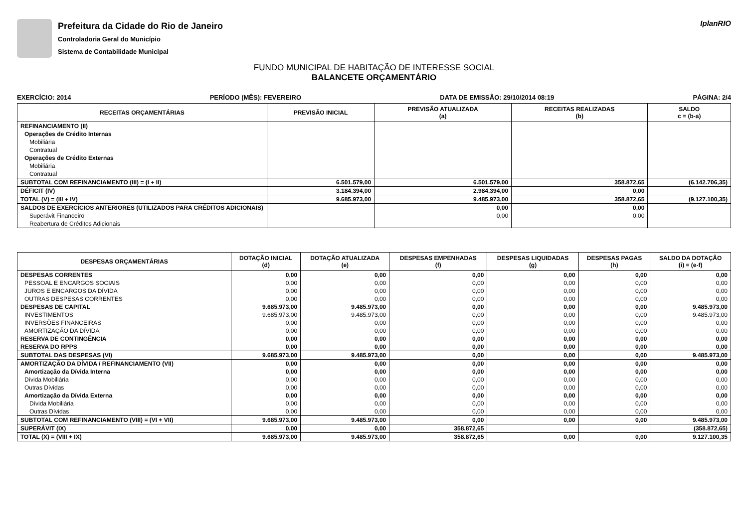Prefeitura da Cidade do Rio de Janeiro
Controladoria Geral do Município
Sistema de Contabilidade Municipal
IplanRIO
FUNDO MUNICIPAL DE HABITAÇÃO DE INTERESSE SOCIAL
BALANCETE ORÇAMENTÁRIO
EXERCÍCIO: 2014 PERÍODO (MÊS): FEVEREIRO DATA DE EMISSÃO: 29/10/2014 08:19 PÁGINA: 2/4
| RECEITAS ORÇAMENTÁRIAS | PREVISÃO INICIAL | PREVISÃO ATUALIZADA (a) | RECEITAS REALIZADAS (b) | SALDO c = (b-a) |
| --- | --- | --- | --- | --- |
| REFINANCIAMENTO (II) | | | | |
| Operações de Crédito Internas | | | | |
| Mobiliária | | | | |
| Contratual | | | | |
| Operações de Crédito Externas | | | | |
| Mobiliária | | | | |
| Contratual | | | | |
| SUBTOTAL COM REFINANCIAMENTO (III) = (I + II) | 6.501.579,00 | 6.501.579,00 | 358.872,65 | (6.142.706,35) |
| DÉFICIT (IV) | 3.184.394,00 | 2.984.394,00 | 0,00 | |
| TOTAL (V) = (III + IV) | 9.685.973,00 | 9.485.973,00 | 358.872,65 | (9.127.100,35) |
| SALDOS DE EXERCÍCIOS ANTERIORES (UTILIZADOS PARA CRÉDITOS ADICIONAIS) | | 0,00 | 0,00 | |
| Superávit Financeiro | | 0,00 | 0,00 | |
| Reabertura de Créditos Adicionais | | | | |
| DESPESAS ORÇAMENTÁRIAS | DOTAÇÃO INICIAL (d) | DOTAÇÃO ATUALIZADA (e) | DESPESAS EMPENHADAS (f) | DESPESAS LIQUIDADAS (g) | DESPESAS PAGAS (h) | SALDO DA DOTAÇÃO (i) = (e-f) |
| --- | --- | --- | --- | --- | --- | --- |
| DESPESAS CORRENTES | 0,00 | 0,00 | 0,00 | 0,00 | 0,00 | 0,00 |
| PESSOAL E ENCARGOS SOCIAIS | 0,00 | 0,00 | 0,00 | 0,00 | 0,00 | 0,00 |
| JUROS E ENCARGOS DA DÍVIDA | 0,00 | 0,00 | 0,00 | 0,00 | 0,00 | 0,00 |
| OUTRAS DESPESAS CORRENTES | 0,00 | 0,00 | 0,00 | 0,00 | 0,00 | 0,00 |
| DESPESAS DE CAPITAL | 9.685.973,00 | 9.485.973,00 | 0,00 | 0,00 | 0,00 | 9.485.973,00 |
| INVESTIMENTOS | 9.685.973,00 | 9.485.973,00 | 0,00 | 0,00 | 0,00 | 9.485.973,00 |
| INVERSÕES FINANCEIRAS | 0,00 | 0,00 | 0,00 | 0,00 | 0,00 | 0,00 |
| AMORTIZAÇÃO DA DÍVIDA | 0,00 | 0,00 | 0,00 | 0,00 | 0,00 | 0,00 |
| RESERVA DE CONTINGÊNCIA | 0,00 | 0,00 | 0,00 | 0,00 | 0,00 | 0,00 |
| RESERVA DO RPPS | 0,00 | 0,00 | 0,00 | 0,00 | 0,00 | 0,00 |
| SUBTOTAL DAS DESPESAS (VI) | 9.685.973,00 | 9.485.973,00 | 0,00 | 0,00 | 0,00 | 9.485.973,00 |
| AMORTIZAÇÃO DA DÍVIDA / REFINANCIAMENTO (VII) | 0,00 | 0,00 | 0,00 | 0,00 | 0,00 | 0,00 |
| Amortização da Dívida Interna | 0,00 | 0,00 | 0,00 | 0,00 | 0,00 | 0,00 |
| Dívida Mobiliária | 0,00 | 0,00 | 0,00 | 0,00 | 0,00 | 0,00 |
| Outras Dívidas | 0,00 | 0,00 | 0,00 | 0,00 | 0,00 | 0,00 |
| Amortização da Dívida Externa | 0,00 | 0,00 | 0,00 | 0,00 | 0,00 | 0,00 |
| Dívida Mobiliária | 0,00 | 0,00 | 0,00 | 0,00 | 0,00 | 0,00 |
| Outras Dívidas | 0,00 | 0,00 | 0,00 | 0,00 | 0,00 | 0,00 |
| SUBTOTAL COM REFINANCIAMENTO (VIII) = (VI + VII) | 9.685.973,00 | 9.485.973,00 | 0,00 | 0,00 | 0,00 | 9.485.973,00 |
| SUPERÁVIT (IX) | 0,00 | 0,00 | 358.872,65 | | | (358.872,65) |
| TOTAL (X) = (VIII + IX) | 9.685.973,00 | 9.485.973,00 | 358.872,65 | 0,00 | 0,00 | 9.127.100,35 |